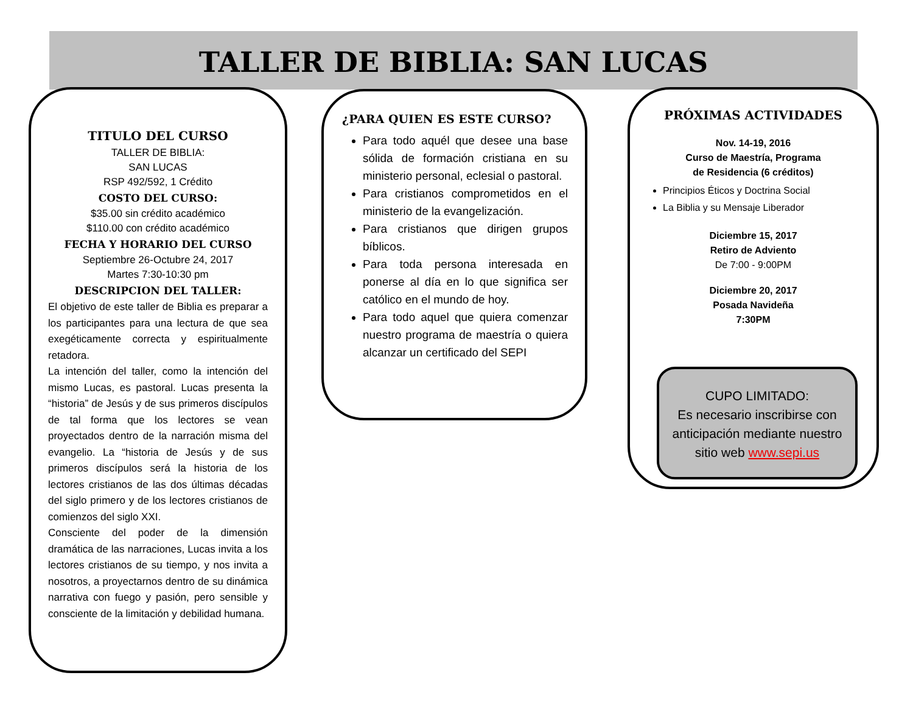TALLER DE BIBLIA: SAN LUCAS
TITULO DEL CURSO
TALLER DE BIBLIA:
SAN LUCAS
RSP 492/592, 1 Crédito
COSTO DEL CURSO:
$35.00 sin crédito académico
$110.00 con crédito académico
FECHA Y HORARIO DEL CURSO
Septiembre 26-Octubre 24, 2017
Martes 7:30-10:30 pm
DESCRIPCION DEL TALLER:
El objetivo de este taller de Biblia es preparar a los participantes para una lectura de que sea exegéticamente correcta y espiritualmente retadora.
La intención del taller, como la intención del mismo Lucas, es pastoral. Lucas presenta la “historia” de Jesús y de sus primeros discípulos de tal forma que los lectores se vean proyectados dentro de la narración misma del evangelio. La “historia de Jesús y de sus primeros discípulos será la historia de los lectores cristianos de las dos últimas décadas del siglo primero y de los lectores cristianos de comienzos del siglo XXI.
Consciente del poder de la dimensión dramática de las narraciones, Lucas invita a los lectores cristianos de su tiempo, y nos invita a nosotros, a proyectarnos dentro de su dinámica narrativa con fuego y pasión, pero sensible y consciente de la limitación y debilidad humana.
¿PARA QUIEN ES ESTE CURSO?
Para todo aquél que desee una base sólida de formación cristiana en su ministerio personal, eclesial o pastoral.
Para cristianos comprometidos en el ministerio de la evangelización.
Para cristianos que dirigen grupos bíblicos.
Para toda persona interesada en ponerse al día en lo que significa ser católico en el mundo de hoy.
Para todo aquel que quiera comenzar nuestro programa de maestría o quiera alcanzar un certificado del SEPI
PRÓXIMAS ACTIVIDADES
Nov. 14-19, 2016
Curso de Maestría, Programa
de Residencia (6 créditos)
Principios Éticos y Doctrina Social
La Biblia y su Mensaje Liberador
Diciembre 15, 2017
Retiro de Adviento
De 7:00 - 9:00PM
Diciembre 20, 2017
Posada Navideña
7:30PM
CUPO LIMITADO:
Es necesario inscribirse con anticipación mediante nuestro sitio web www.sepi.us